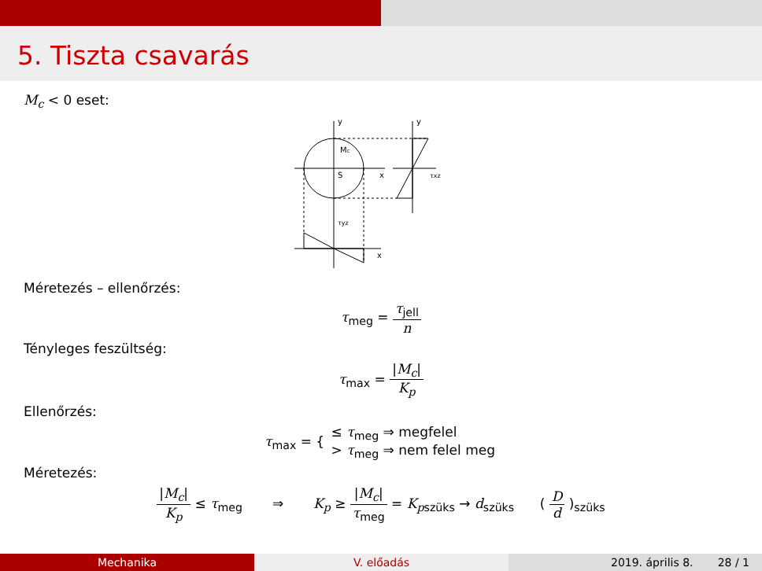5. Tiszta csavarás
M<sub>c</sub> < 0 eset:
y
x
Mc
S
y
τxz
τyz
x
Méretezés – ellenőrzés:
τ<sub>meg</sub> = τ<sub>jell</sub> n
Tényleges feszültség:
τ<sub>max</sub> = |M<sub>c</sub>| K<sub>p</sub>
Ellenőrzés:
τ<sub>max</sub> = { ≤ τ<sub>meg</sub> ⇒ megfelel > τ<sub>meg</sub> ⇒ nem felel meg
Méretezés:
|M<sub>c</sub>| K<sub>p</sub> ≤ τ<sub>meg</sub> ⇒ K<sub>p</sub> ≥ |M<sub>c</sub>| τ<sub>meg</sub> = K<sub>p</sub><sub>szüks</sub> → d<sub>szüks</sub> ( D d )<sub>szüks</sub>
Mechanika V. előadás 2019. április 8. 28 / 1